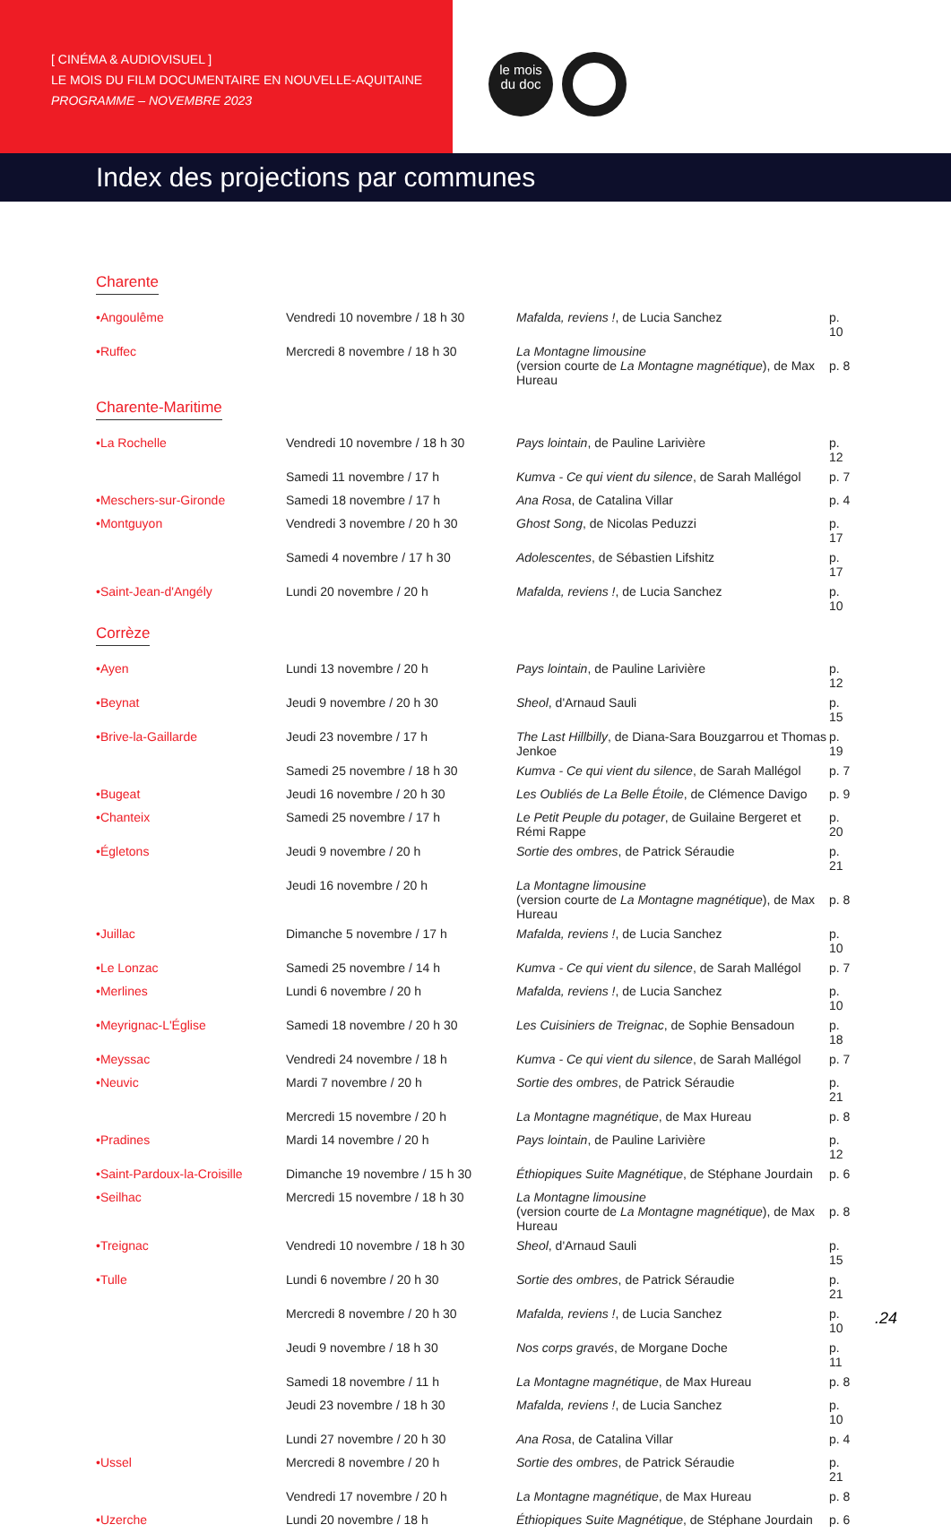[ CINÉMA & AUDIOVISUEL ]
LE MOIS DU FILM DOCUMENTAIRE EN NOUVELLE-AQUITAINE
PROGRAMME – NOVEMBRE 2023
le mois
du doc
Index des projections par communes
Charente
| •Angoulême | Vendredi 10 novembre / 18 h 30 | Mafalda, reviens ! , de Lucia Sanchez | p. 10 |
| •Ruffec | Mercredi 8 novembre / 18 h 30 | La Montagne limousine (version courte de La Montagne magnétique ), de Max Hureau | p. 8 |
Charente-Maritime
| •La Rochelle | Vendredi 10 novembre / 18 h 30 | Pays lointain , de Pauline Larivière | p. 12 |
| | Samedi 11 novembre / 17 h | Kumva - Ce qui vient du silence , de Sarah Mallégol | p. 7 |
| •Meschers-sur-Gironde | Samedi 18 novembre / 17 h | Ana Rosa , de Catalina Villar | p. 4 |
| •Montguyon | Vendredi 3 novembre / 20 h 30 | Ghost Song , de Nicolas Peduzzi | p. 17 |
| | Samedi 4 novembre / 17 h 30 | Adolescentes , de Sébastien Lifshitz | p. 17 |
| •Saint-Jean-d'Angély | Lundi 20 novembre / 20 h | Mafalda, reviens ! , de Lucia Sanchez | p. 10 |
Corrèze
| •Ayen | Lundi 13 novembre / 20 h | Pays lointain , de Pauline Larivière | p. 12 |
| •Beynat | Jeudi 9 novembre / 20 h 30 | Sheol , d'Arnaud Sauli | p. 15 |
| •Brive-la-Gaillarde | Jeudi 23 novembre / 17 h | The Last Hillbilly , de Diana-Sara Bouzgarrou et Thomas Jenkoe | p. 19 |
| | Samedi 25 novembre / 18 h 30 | Kumva - Ce qui vient du silence , de Sarah Mallégol | p. 7 |
| •Bugeat | Jeudi 16 novembre / 20 h 30 | Les Oubliés de La Belle Étoile , de Clémence Davigo | p. 9 |
| •Chanteix | Samedi 25 novembre / 17 h | Le Petit Peuple du potager , de Guilaine Bergeret et Rémi Rappe | p. 20 |
| •Égletons | Jeudi 9 novembre / 20 h | Sortie des ombres , de Patrick Séraudie | p. 21 |
| | Jeudi 16 novembre / 20 h | La Montagne limousine (version courte de La Montagne magnétique ), de Max Hureau | p. 8 |
| •Juillac | Dimanche 5 novembre / 17 h | Mafalda, reviens ! , de Lucia Sanchez | p. 10 |
| •Le Lonzac | Samedi 25 novembre / 14 h | Kumva - Ce qui vient du silence , de Sarah Mallégol | p. 7 |
| •Merlines | Lundi 6 novembre / 20 h | Mafalda, reviens ! , de Lucia Sanchez | p. 10 |
| •Meyrignac-L'Église | Samedi 18 novembre / 20 h 30 | Les Cuisiniers de Treignac , de Sophie Bensadoun | p. 18 |
| •Meyssac | Vendredi 24 novembre / 18 h | Kumva - Ce qui vient du silence , de Sarah Mallégol | p. 7 |
| •Neuvic | Mardi 7 novembre / 20 h | Sortie des ombres , de Patrick Séraudie | p. 21 |
| | Mercredi 15 novembre / 20 h | La Montagne magnétique , de Max Hureau | p. 8 |
| •Pradines | Mardi 14 novembre / 20 h | Pays lointain , de Pauline Larivière | p. 12 |
| •Saint-Pardoux-la-Croisille | Dimanche 19 novembre / 15 h 30 | Éthiopiques Suite Magnétique , de Stéphane Jourdain | p. 6 |
| •Seilhac | Mercredi 15 novembre / 18 h 30 | La Montagne limousine (version courte de La Montagne magnétique ), de Max Hureau | p. 8 |
| •Treignac | Vendredi 10 novembre / 18 h 30 | Sheol , d'Arnaud Sauli | p. 15 |
| •Tulle | Lundi 6 novembre / 20 h 30 | Sortie des ombres , de Patrick Séraudie | p. 21 |
| | Mercredi 8 novembre / 20 h 30 | Mafalda, reviens ! , de Lucia Sanchez | p. 10 |
| | Jeudi 9 novembre / 18 h 30 | Nos corps gravés , de Morgane Doche | p. 11 |
| | Samedi 18 novembre / 11 h | La Montagne magnétique , de Max Hureau | p. 8 |
| | Jeudi 23 novembre / 18 h 30 | Mafalda, reviens ! , de Lucia Sanchez | p. 10 |
| | Lundi 27 novembre / 20 h 30 | Ana Rosa , de Catalina Villar | p. 4 |
| •Ussel | Mercredi 8 novembre / 20 h | Sortie des ombres , de Patrick Séraudie | p. 21 |
| | Vendredi 17 novembre / 20 h | La Montagne magnétique , de Max Hureau | p. 8 |
| •Uzerche | Lundi 20 novembre / 18 h | Éthiopiques Suite Magnétique , de Stéphane Jourdain | p. 6 |
.24